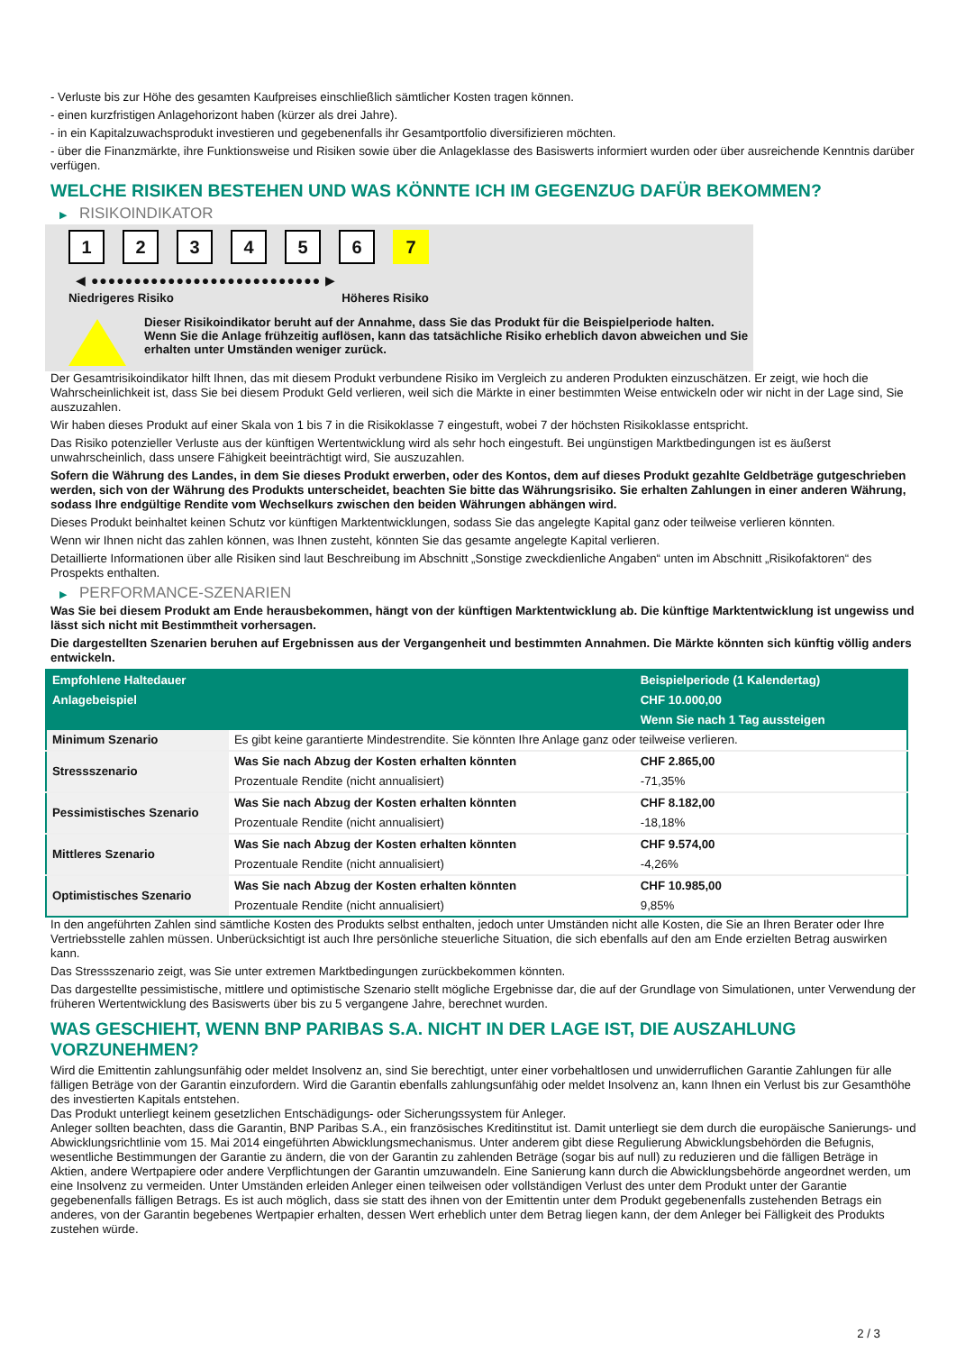- Verluste bis zur Höhe des gesamten Kaufpreises einschließlich sämtlicher Kosten tragen können.
- einen kurzfristigen Anlagehorizont haben (kürzer als drei Jahre).
- in ein Kapitalzuwachsprodukt investieren und gegebenenfalls ihr Gesamtportfolio diversifizieren möchten.
- über die Finanzmärkte, ihre Funktionsweise und Risiken sowie über die Anlageklasse des Basiswerts informiert wurden oder über ausreichende Kenntnis darüber verfügen.
WELCHE RISIKEN BESTEHEN UND WAS KÖNNTE ICH IM GEGENZUG DAFÜR BEKOMMEN?
▶ RISIKOINDIKATOR
1 2 3 4 5 6 7
◀ ●●●●●●●●●●●●●●●●●●●●●●●●●●● ▶
Niedrigeres Risiko Höheres Risiko
Dieser Risikoindikator beruht auf der Annahme, dass Sie das Produkt für die Beispielperiode halten.
Wenn Sie die Anlage frühzeitig auflösen, kann das tatsächliche Risiko erheblich davon abweichen und Sie erhalten unter Umständen weniger zurück.
Der Gesamtrisikoindikator hilft Ihnen, das mit diesem Produkt verbundene Risiko im Vergleich zu anderen Produkten einzuschätzen. Er zeigt, wie hoch die Wahrscheinlichkeit ist, dass Sie bei diesem Produkt Geld verlieren, weil sich die Märkte in einer bestimmten Weise entwickeln oder wir nicht in der Lage sind, Sie auszuzahlen.
Wir haben dieses Produkt auf einer Skala von 1 bis 7 in die Risikoklasse 7 eingestuft, wobei 7 der höchsten Risikoklasse entspricht.
Das Risiko potenzieller Verluste aus der künftigen Wertentwicklung wird als sehr hoch eingestuft. Bei ungünstigen Marktbedingungen ist es äußerst unwahrscheinlich, dass unsere Fähigkeit beeinträchtigt wird, Sie auszuzahlen.
Sofern die Währung des Landes, in dem Sie dieses Produkt erwerben, oder des Kontos, dem auf dieses Produkt gezahlte Geldbeträge gutgeschrieben werden, sich von der Währung des Produkts unterscheidet, beachten Sie bitte das Währungsrisiko. Sie erhalten Zahlungen in einer anderen Währung, sodass Ihre endgültige Rendite vom Wechselkurs zwischen den beiden Währungen abhängen wird.
Dieses Produkt beinhaltet keinen Schutz vor künftigen Marktentwicklungen, sodass Sie das angelegte Kapital ganz oder teilweise verlieren könnten.
Wenn wir Ihnen nicht das zahlen können, was Ihnen zusteht, könnten Sie das gesamte angelegte Kapital verlieren.
Detaillierte Informationen über alle Risiken sind laut Beschreibung im Abschnitt „Sonstige zweckdienliche Angaben“ unten im Abschnitt „Risikofaktoren“ des Prospekts enthalten.
▶ PERFORMANCE-SZENARIEN
Was Sie bei diesem Produkt am Ende herausbekommen, hängt von der künftigen Marktentwicklung ab. Die künftige Marktentwicklung ist ungewiss und lässt sich nicht mit Bestimmtheit vorhersagen.
Die dargestellten Szenarien beruhen auf Ergebnissen aus der Vergangenheit und bestimmten Annahmen. Die Märkte könnten sich künftig völlig anders entwickeln.
| Empfohlene Haltedauer | | Beispielperiode (1 Kalendertag) |
| --- | --- | --- |
| Anlagebeispiel | | CHF 10.000,00 |
| | | Wenn Sie nach 1 Tag aussteigen |
| Minimum Szenario | Es gibt keine garantierte Mindestrendite. Sie könnten Ihre Anlage ganz oder teilweise verlieren. | |
| Stressszenario | Was Sie nach Abzug der Kosten erhalten könnten | CHF 2.865,00 |
| | Prozentuale Rendite (nicht annualisiert) | -71,35% |
| Pessimistisches Szenario | Was Sie nach Abzug der Kosten erhalten könnten | CHF 8.182,00 |
| | Prozentuale Rendite (nicht annualisiert) | -18,18% |
| Mittleres Szenario | Was Sie nach Abzug der Kosten erhalten könnten | CHF 9.574,00 |
| | Prozentuale Rendite (nicht annualisiert) | -4,26% |
| Optimistisches Szenario | Was Sie nach Abzug der Kosten erhalten könnten | CHF 10.985,00 |
| | Prozentuale Rendite (nicht annualisiert) | 9,85% |
In den angeführten Zahlen sind sämtliche Kosten des Produkts selbst enthalten, jedoch unter Umständen nicht alle Kosten, die Sie an Ihren Berater oder Ihre Vertriebsstelle zahlen müssen. Unberücksichtigt ist auch Ihre persönliche steuerliche Situation, die sich ebenfalls auf den am Ende erzielten Betrag auswirken kann.
Das Stressszenario zeigt, was Sie unter extremen Marktbedingungen zurückbekommen könnten.
Das dargestellte pessimistische, mittlere und optimistische Szenario stellt mögliche Ergebnisse dar, die auf der Grundlage von Simulationen, unter Verwendung der früheren Wertentwicklung des Basiswerts über bis zu 5 vergangene Jahre, berechnet wurden.
WAS GESCHIEHT, WENN BNP PARIBAS S.A. NICHT IN DER LAGE IST, DIE AUSZAHLUNG VORZUNEHMEN?
Wird die Emittentin zahlungsunfähig oder meldet Insolvenz an, sind Sie berechtigt, unter einer vorbehaltlosen und unwiderruflichen Garantie Zahlungen für alle fälligen Beträge von der Garantin einzufordern. Wird die Garantin ebenfalls zahlungsunfähig oder meldet Insolvenz an, kann Ihnen ein Verlust bis zur Gesamthöhe des investierten Kapitals entstehen.
Das Produkt unterliegt keinem gesetzlichen Entschädigungs- oder Sicherungssystem für Anleger.
Anleger sollten beachten, dass die Garantin, BNP Paribas S.A., ein französisches Kreditinstitut ist. Damit unterliegt sie dem durch die europäische Sanierungs- und Abwicklungsrichtlinie vom 15. Mai 2014 eingeführten Abwicklungsmechanismus. Unter anderem gibt diese Regulierung Abwicklungsbehörden die Befugnis, wesentliche Bestimmungen der Garantie zu ändern, die von der Garantin zu zahlenden Beträge (sogar bis auf null) zu reduzieren und die fälligen Beträge in Aktien, andere Wertpapiere oder andere Verpflichtungen der Garantin umzuwandeln. Eine Sanierung kann durch die Abwicklungsbehörde angeordnet werden, um eine Insolvenz zu vermeiden. Unter Umständen erleiden Anleger einen teilweisen oder vollständigen Verlust des unter dem Produkt unter der Garantie gegebenenfalls fälligen Betrags. Es ist auch möglich, dass sie statt des ihnen von der Emittentin unter dem Produkt gegebenenfalls zustehenden Betrags ein anderes, von der Garantin begebenes Wertpapier erhalten, dessen Wert erheblich unter dem Betrag liegen kann, der dem Anleger bei Fälligkeit des Produkts zustehen würde.
2 / 3